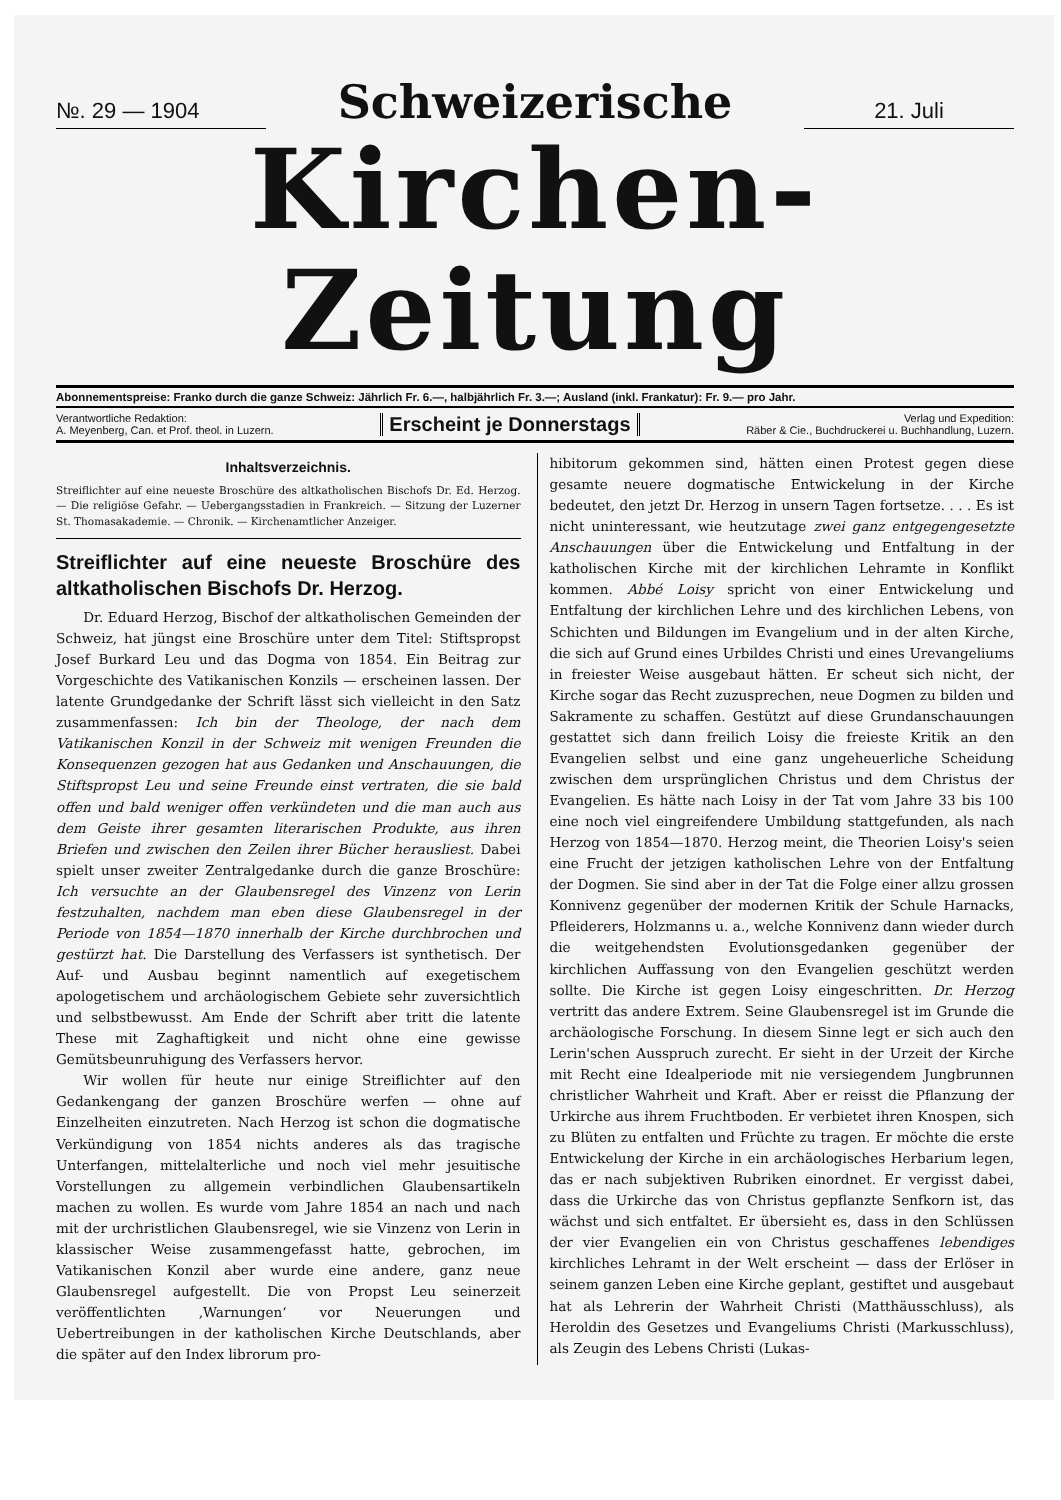№. 29 — 1904
Schweizerische
21. Juli
Kirchen-Zeitung
Abonnementspreise: Franko durch die ganze Schweiz: Jährlich Fr. 6.—, halbjährlich Fr. 3.—; Ausland (inkl. Frankatur): Fr. 9.— pro Jahr.
Verantwortliche Redaktion:
A. Meyenberg, Can. et Prof. theol. in Luzern.
Erscheint je Donnerstags
Verlag und Expedition:
Räber & Cie., Buchdruckerei u. Buchhandlung, Luzern.
Inhaltsverzeichnis.
Streiflichter auf eine neueste Broschüre des altkatholischen Bischofs Dr. Ed. Herzog. — Die religiöse Gefahr. — Uebergangsstadien in Frankreich. — Sitzung der Luzerner St. Thomasakademie. — Chronik. — Kirchenamtlicher Anzeiger.
Streiflichter auf eine neueste Broschüre des altkatholischen Bischofs Dr. Herzog.
Dr. Eduard Herzog, Bischof der altkatholischen Gemeinden der Schweiz, hat jüngst eine Broschüre unter dem Titel: Stiftspropst Josef Burkard Leu und das Dogma von 1854. Ein Beitrag zur Vorgeschichte des Vatikanischen Konzils — erscheinen lassen. Der latente Grundgedanke der Schrift lässt sich vielleicht in den Satz zusammenfassen: Ich bin der Theologe, der nach dem Vatikanischen Konzil in der Schweiz mit wenigen Freunden die Konsequenzen gezogen hat aus Gedanken und Anschauungen, die Stiftspropst Leu und seine Freunde einst vertraten, die sie bald offen und bald weniger offen verkündeten und die man auch aus dem Geiste ihrer gesamten literarischen Produkte, aus ihren Briefen und zwischen den Zeilen ihrer Bücher herausliest. Dabei spielt unser zweiter Zentralgedanke durch die ganze Broschüre: Ich versuchte an der Glaubensregel des Vinzenz von Lerin festzuhalten, nachdem man eben diese Glaubensregel in der Periode von 1854—1870 innerhalb der Kirche durchbrochen und gestürzt hat. Die Darstellung des Verfassers ist synthetisch. Der Auf- und Ausbau beginnt namentlich auf exegetischem apologetischem und archäologischem Gebiete sehr zuversichtlich und selbstbewusst. Am Ende der Schrift aber tritt die latente These mit Zaghaftigkeit und nicht ohne eine gewisse Gemütsbeunruhigung des Verfassers hervor.
Wir wollen für heute nur einige Streiflichter auf den Gedankengang der ganzen Broschüre werfen — ohne auf Einzelheiten einzutreten. Nach Herzog ist schon die dogmatische Verkündigung von 1854 nichts anderes als das tragische Unterfangen, mittelalterliche und noch viel mehr jesuitische Vorstellungen zu allgemein verbindlichen Glaubensartikeln machen zu wollen. Es wurde vom Jahre 1854 an nach und nach mit der urchristlichen Glaubensregel, wie sie Vinzenz von Lerin in klassischer Weise zusammengefasst hatte, gebrochen, im Vatikanischen Konzil aber wurde eine andere, ganz neue Glaubensregel aufgestellt. Die von Propst Leu seinerzeit veröffentlichten ‚Warnungen‘ vor Neuerungen und Uebertreibungen in der katholischen Kirche Deutschlands, aber die später auf den Index librorum pro-
hibitorum gekommen sind, hätten einen Protest gegen diese gesamte neuere dogmatische Entwickelung in der Kirche bedeutet, den jetzt Dr. Herzog in unsern Tagen fortsetze. . . . Es ist nicht uninteressant, wie heutzutage zwei ganz entgegengesetzte Anschauungen über die Entwickelung und Entfaltung in der katholischen Kirche mit der kirchlichen Lehramte in Konflikt kommen. Abbé Loisy spricht von einer Entwickelung und Entfaltung der kirchlichen Lehre und des kirchlichen Lebens, von Schichten und Bildungen im Evangelium und in der alten Kirche, die sich auf Grund eines Urbildes Christi und eines Urevangeliums in freiester Weise ausgebaut hätten. Er scheut sich nicht, der Kirche sogar das Recht zuzusprechen, neue Dogmen zu bilden und Sakramente zu schaffen. Gestützt auf diese Grundanschauungen gestattet sich dann freilich Loisy die freieste Kritik an den Evangelien selbst und eine ganz ungeheuerliche Scheidung zwischen dem ursprünglichen Christus und dem Christus der Evangelien. Es hätte nach Loisy in der Tat vom Jahre 33 bis 100 eine noch viel eingreifendere Umbildung stattgefunden, als nach Herzog von 1854—1870. Herzog meint, die Theorien Loisy's seien eine Frucht der jetzigen katholischen Lehre von der Entfaltung der Dogmen. Sie sind aber in der Tat die Folge einer allzu grossen Konnivenz gegenüber der modernen Kritik der Schule Harnacks, Pfleiderers, Holzmanns u. a., welche Konnivenz dann wieder durch die weitgehendsten Evolutionsgedanken gegenüber der kirchlichen Auffassung von den Evangelien geschützt werden sollte. Die Kirche ist gegen Loisy eingeschritten. Dr. Herzog vertritt das andere Extrem. Seine Glaubensregel ist im Grunde die archäologische Forschung. In diesem Sinne legt er sich auch den Lerin'schen Ausspruch zurecht. Er sieht in der Urzeit der Kirche mit Recht eine Idealperiode mit nie versiegendem Jungbrunnen christlicher Wahrheit und Kraft. Aber er reisst die Pflanzung der Urkirche aus ihrem Fruchtboden. Er verbietet ihren Knospen, sich zu Blüten zu entfalten und Früchte zu tragen. Er möchte die erste Entwickelung der Kirche in ein archäologisches Herbarium legen, das er nach subjektiven Rubriken einordnet. Er vergisst dabei, dass die Urkirche das von Christus gepflanzte Senfkorn ist, das wächst und sich entfaltet. Er übersieht es, dass in den Schlüssen der vier Evangelien ein von Christus geschaffenes lebendiges kirchliches Lehramt in der Welt erscheint — dass der Erlöser in seinem ganzen Leben eine Kirche geplant, gestiftet und ausgebaut hat als Lehrerin der Wahrheit Christi (Matthäusschluss), als Heroldin des Gesetzes und Evangeliums Christi (Markusschluss), als Zeugin des Lebens Christi (Lukas-